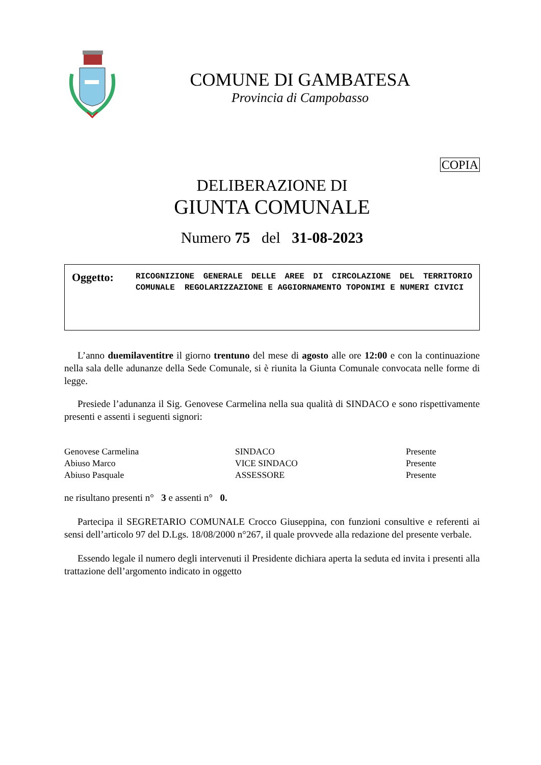COMUNE DI GAMBATESA
Provincia di Campobasso
COPIA
DELIBERAZIONE DI
GIUNTA COMUNALE
Numero 75 del 31-08-2023
Oggetto:
RICOGNIZIONE GENERALE DELLE AREE DI CIRCOLAZIONE DEL TERRITORIO COMUNALE REGOLARIZZAZIONE E AGGIORNAMENTO TOPONIMI E NUMERI CIVICI
L’anno duemilaventitre il giorno trentuno del mese di agosto alle ore 12:00 e con la continuazione nella sala delle adunanze della Sede Comunale, si è riunita la Giunta Comunale convocata nelle forme di legge.
Presiede l’adunanza il Sig. Genovese Carmelina nella sua qualità di SINDACO e sono rispettivamente presenti e assenti i seguenti signori:
| Genovese Carmelina | SINDACO | Presente |
| Abiuso Marco | VICE SINDACO | Presente |
| Abiuso Pasquale | ASSESSORE | Presente |
ne risultano presenti n° 3 e assenti n° 0.
Partecipa il SEGRETARIO COMUNALE Crocco Giuseppina, con funzioni consultive e referenti ai sensi dell’articolo 97 del D.Lgs. 18/08/2000 n°267, il quale provvede alla redazione del presente verbale.
Essendo legale il numero degli intervenuti il Presidente dichiara aperta la seduta ed invita i presenti alla trattazione dell’argomento indicato in oggetto